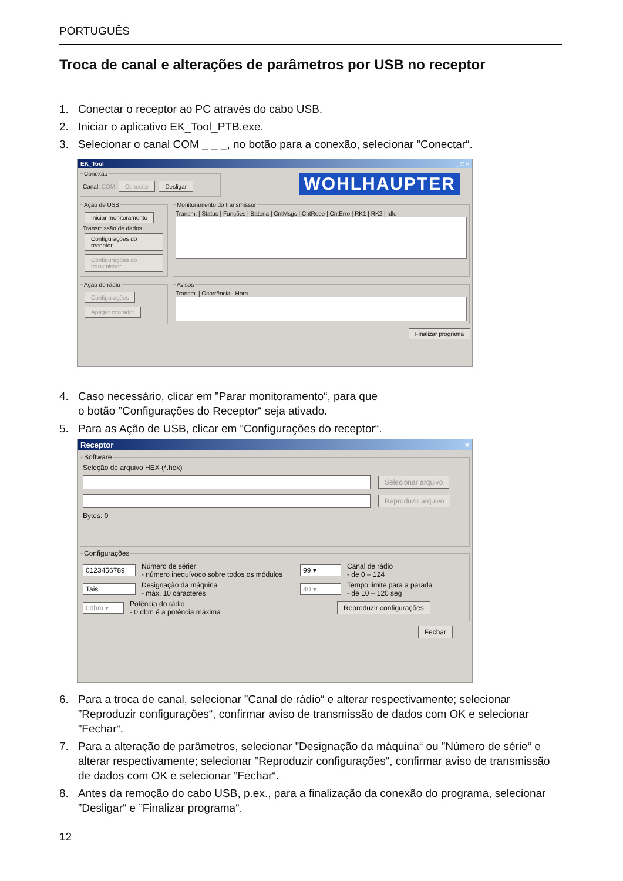PORTUGUÊS
Troca de canal e alterações de parâmetros por USB no receptor
1. Conectar o receptor ao PC através do cabo USB.
2. Iniciar o aplicativo EK_Tool_PTB.exe.
3. Selecionar o canal COM _ _ _, no botão para a conexão, selecionar ”Conectar“.
EK_Tool _ □ ×
ConexãoCanal: COM Conectar Desligar WOHLHAUPTER
Ação de USB Iniciar monitoramento
Transmissão de dados
Configurações do receptor
Configurações do transmissor Monitoramento do transmissorTransm. | Status | Funções | Bateria | CntMsgs | CntRepe | CntErro | RK1 | RK2 | Idle
Ação de rádio Configurações
Apagar contador AvisosTransm. | Ocorrência | Hora
Finalizar programa
4. Caso necessário, clicar em ”Parar monitoramento“, para que
o botão ”Configurações do Receptor“ seja ativado.
5. Para as Ação de USB, clicar em ”Configurações do receptor“.
Receptor ×
SoftwareSeleção de arquivo HEX (*.hex)
Selecionar arquivo
Reproduzir arquivo
Bytes: 0 Configurações
0123456789 Número de sérier
- número inequívoco sobre todos os módulos 99 ▾ Canal de rádio
- de 0 – 124
Tais Designação da máquina
- máx. 10 caracteres 40 ▾ Tempo limite para a parada
- de 10 – 120 seg
0dbm ▾ Potência do rádio
- 0 dbm é a potência máxima Reproduzir configurações
Fechar
6. Para a troca de canal, selecionar ”Canal de rádio“ e alterar respectivamente; selecionar ”Reproduzir configurações“, confirmar aviso de transmissão de dados com OK e selecionar ”Fechar“.
7. Para a alteração de parâmetros, selecionar ”Designação da máquina“ ou ”Número de série“ e alterar respectivamente; selecionar ”Reproduzir configurações“, confirmar aviso de transmissão de dados com OK e selecionar ”Fechar“.
8. Antes da remoção do cabo USB, p.ex., para a finalização da conexão do programa, selecionar ”Desligar“ e ”Finalizar programa“.
12